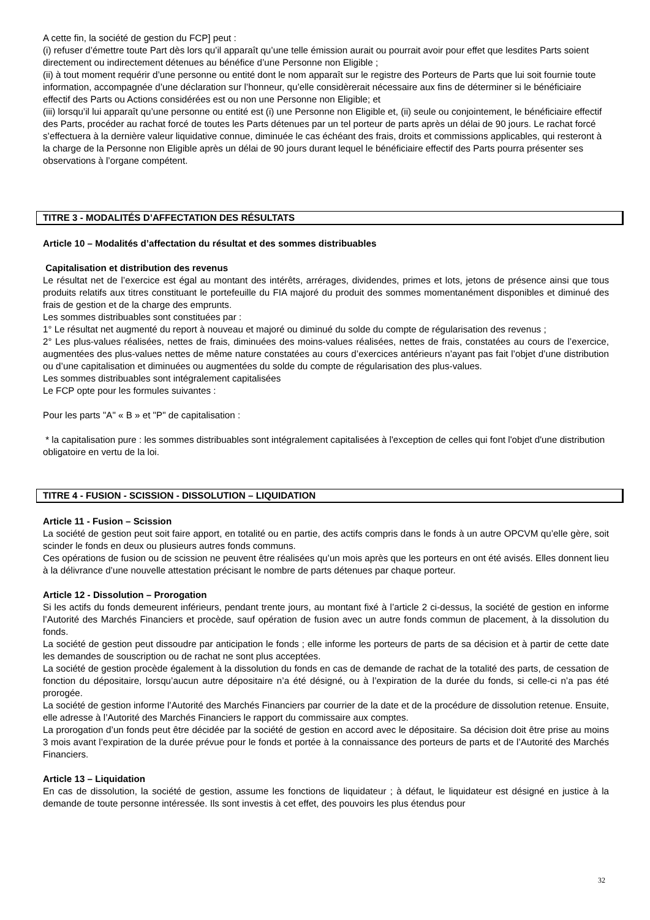A cette fin, la société de gestion du FCP] peut :
(i) refuser d’émettre toute Part dès lors qu’il apparaît qu’une telle émission aurait ou pourrait avoir pour effet que lesdites Parts soient directement ou indirectement détenues au bénéfice d’une Personne non Eligible ;
(ii) à tout moment requérir d’une personne ou entité dont le nom apparaît sur le registre des Porteurs de Parts que lui soit fournie toute information, accompagnée d’une déclaration sur l’honneur, qu’elle considèrerait nécessaire aux fins de déterminer si le bénéficiaire effectif des Parts ou Actions considérées est ou non une Personne non Eligible; et
(iii) lorsqu’il lui apparaît qu’une personne ou entité est (i) une Personne non Eligible et, (ii) seule ou conjointement, le bénéficiaire effectif des Parts, procéder au rachat forcé de toutes les Parts détenues par un tel porteur de parts après un délai de 90 jours. Le rachat forcé s’effectuera à la dernière valeur liquidative connue, diminuée le cas échéant des frais, droits et commissions applicables, qui resteront à la charge de la Personne non Eligible après un délai de 90 jours durant lequel le bénéficiaire effectif des Parts pourra présenter ses observations à l’organe compétent.
TITRE 3 - MODALITÉS D’AFFECTATION DES RÉSULTATS
Article 10 – Modalités d’affectation du résultat et des sommes distribuables
Capitalisation et distribution des revenus
Le résultat net de l’exercice est égal au montant des intérêts, arrérages, dividendes, primes et lots, jetons de présence ainsi que tous produits relatifs aux titres constituant le portefeuille du FIA majoré du produit des sommes momentanément disponibles et diminué des frais de gestion et de la charge des emprunts.
Les sommes distribuables sont constituées par :
1° Le résultat net augmenté du report à nouveau et majoré ou diminué du solde du compte de régularisation des revenus ;
2° Les plus-values réalisées, nettes de frais, diminuées des moins-values réalisées, nettes de frais, constatées au cours de l’exercice, augmentées des plus-values nettes de même nature constatées au cours d’exercices antérieurs n’ayant pas fait l’objet d’une distribution ou d’une capitalisation et diminuées ou augmentées du solde du compte de régularisation des plus-values.
Les sommes distribuables sont intégralement capitalisées
Le FCP opte pour les formules suivantes :
Pour les parts "A" « B » et "P" de capitalisation :
* la capitalisation pure : les sommes distribuables sont intégralement capitalisées à l'exception de celles qui font l'objet d'une distribution obligatoire en vertu de la loi.
TITRE 4 - FUSION - SCISSION - DISSOLUTION – LIQUIDATION
Article 11 - Fusion – Scission
La société de gestion peut soit faire apport, en totalité ou en partie, des actifs compris dans le fonds à un autre OPCVM qu’elle gère, soit scinder le fonds en deux ou plusieurs autres fonds communs.
Ces opérations de fusion ou de scission ne peuvent être réalisées qu’un mois après que les porteurs en ont été avisés. Elles donnent lieu à la délivrance d’une nouvelle attestation précisant le nombre de parts détenues par chaque porteur.
Article 12 - Dissolution – Prorogation
Si les actifs du fonds demeurent inférieurs, pendant trente jours, au montant fixé à l’article 2 ci-dessus, la société de gestion en informe l’Autorité des Marchés Financiers et procède, sauf opération de fusion avec un autre fonds commun de placement, à la dissolution du fonds.
La société de gestion peut dissoudre par anticipation le fonds ; elle informe les porteurs de parts de sa décision et à partir de cette date les demandes de souscription ou de rachat ne sont plus acceptées.
La société de gestion procède également à la dissolution du fonds en cas de demande de rachat de la totalité des parts, de cessation de fonction du dépositaire, lorsqu’aucun autre dépositaire n’a été désigné, ou à l’expiration de la durée du fonds, si celle-ci n’a pas été prorogée.
La société de gestion informe l’Autorité des Marchés Financiers par courrier de la date et de la procédure de dissolution retenue. Ensuite, elle adresse à l’Autorité des Marchés Financiers le rapport du commissaire aux comptes.
La prorogation d’un fonds peut être décidée par la société de gestion en accord avec le dépositaire. Sa décision doit être prise au moins 3 mois avant l’expiration de la durée prévue pour le fonds et portée à la connaissance des porteurs de parts et de l’Autorité des Marchés Financiers.
Article 13 – Liquidation
En cas de dissolution, la société de gestion, assume les fonctions de liquidateur ; à défaut, le liquidateur est désigné en justice à la demande de toute personne intéressée. Ils sont investis à cet effet, des pouvoirs les plus étendus pour
32